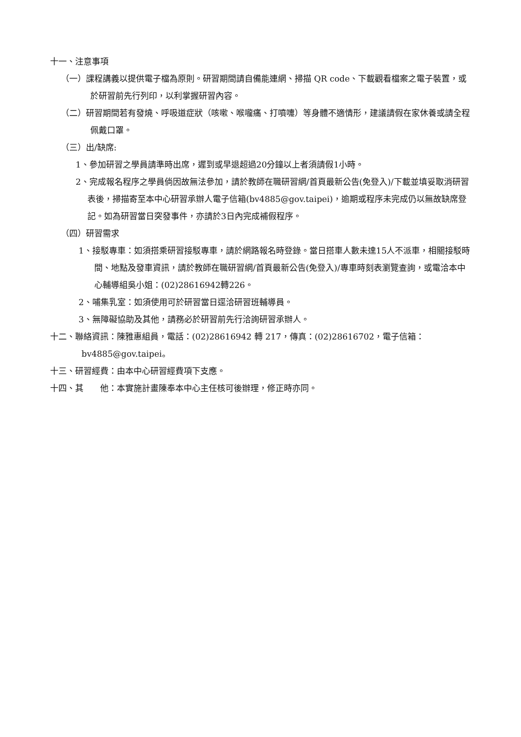十一、注意事項
（一）課程講義以提供電子檔為原則。研習期間請自備能連網、掃描 QR code、下載觀看檔案之電子裝置，或於研習前先行列印，以利掌握研習內容。
（二）研習期間若有發燒、呼吸道症狀（咳嗽、喉嚨痛、打噴嚏）等身體不適情形，建議請假在家休養或請全程佩戴口罩。
（三）出/缺席:
1、參加研習之學員請準時出席，遲到或早退超過20分鐘以上者須請假1小時。
2、完成報名程序之學員倘因故無法參加，請於教師在職研習網/首頁最新公告(免登入)/下載並填妥取消研習表後，掃描寄至本中心研習承辦人電子信箱(bv4885@gov.taipei)，逾期或程序未完成仍以無故缺席登記。如為研習當日突發事件，亦請於3日內完成補假程序。
（四）研習需求
1、接駁專車：如須搭乘研習接駁專車，請於網路報名時登錄。當日搭車人數未達15人不派車，相關接駁時間、地點及發車資訊，請於教師在職研習網/首頁最新公告(免登入)/專車時刻表瀏覽查詢，或電洽本中心輔導組吳小姐：(02)28616942轉226。
2、哺集乳室：如須使用可於研習當日逕洽研習班輔導員。
3、無障礙協助及其他，請務必於研習前先行洽詢研習承辦人。
十二、聯絡資訊：陳雅惠組員，電話：(02)28616942 轉 217，傳真：(02)28616702，電子信箱：bv4885@gov.taipei。
十三、研習經費：由本中心研習經費項下支應。
十四、其　　他：本實施計畫陳奉本中心主任核可後辦理，修正時亦同。